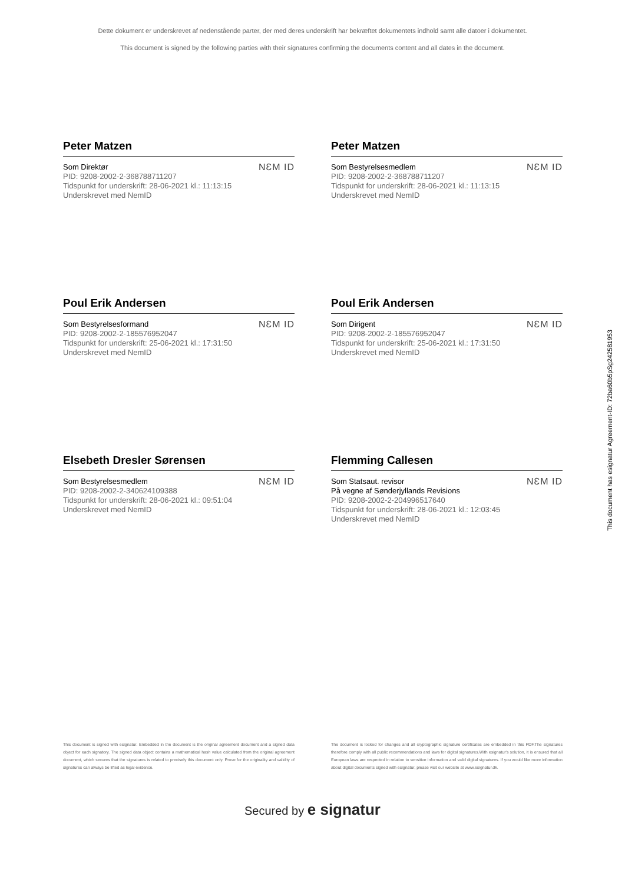Dette dokument er underskrevet af nedenstående parter, der med deres underskrift har bekræftet dokumentets indhold samt alle datoer i dokumentet.
This document is signed by the following parties with their signatures confirming the documents content and all dates in the document.
Peter Matzen
Som Direktør
PID: 9208-2002-2-368788711207
Tidspunkt for underskrift: 28-06-2021 kl.: 11:13:15
Underskrevet med NemID
NƐM ID
Peter Matzen
Som Bestyrelsesmedlem
PID: 9208-2002-2-368788711207
Tidspunkt for underskrift: 28-06-2021 kl.: 11:13:15
Underskrevet med NemID
NƐM ID
Poul Erik Andersen
Som Bestyrelsesformand
PID: 9208-2002-2-185576952047
Tidspunkt for underskrift: 25-06-2021 kl.: 17:31:50
Underskrevet med NemID
NƐM ID
Poul Erik Andersen
Som Dirigent
PID: 9208-2002-2-185576952047
Tidspunkt for underskrift: 25-06-2021 kl.: 17:31:50
Underskrevet med NemID
NƐM ID
Elsebeth Dresler Sørensen
Som Bestyrelsesmedlem
PID: 9208-2002-2-340624109388
Tidspunkt for underskrift: 28-06-2021 kl.: 09:51:04
Underskrevet med NemID
NƐM ID
Flemming Callesen
Som Statsaut. revisor
På vegne af Sønderjyllands Revisions
PID: 9208-2002-2-204996517640
Tidspunkt for underskrift: 28-06-2021 kl.: 12:03:45
Underskrevet med NemID
NƐM ID
This document is signed with esignatur. Embedded in the document is the original agreement document and a signed data object for each signatory. The signed data object contains a mathematical hash value calculated from the original agreement document, which secures that the signatures is related to precisely this document only. Prove for the originality and validity of signatures can always be lifted as legal evidence.
The document is locked for changes and all cryptographic signature certificates are embedded in this PDF.The signatures therefore comply with all public recommendations and laws for digital signatures.With esignatur's solution, it is ensured that all European laws are respected in relation to sensitive information and valid digital signatures. If you would like more information about digital documents signed with esignatur, please visit our website at www.esignatur.dk.
Secured by e signatur
This document has esignatur Agreement-ID: 72ba60b5pSg242581953